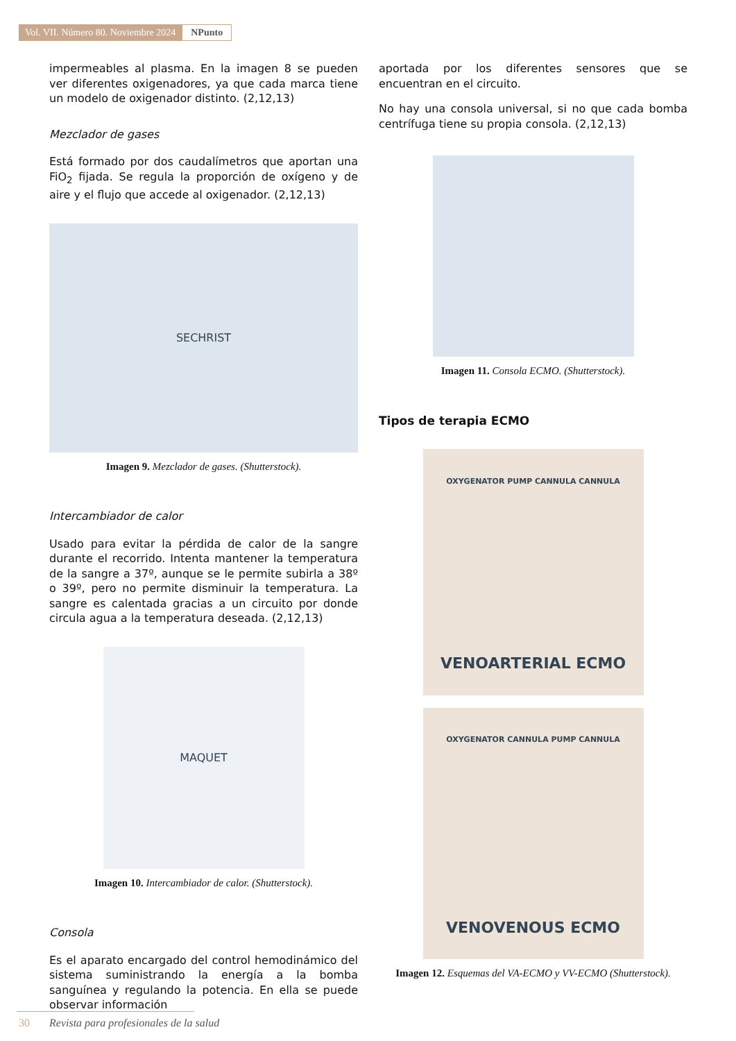Vol. VII. Número 80. Noviembre 2024
NPunto
impermeables al plasma. En la imagen 8 se pueden ver diferentes oxigenadores, ya que cada marca tiene un modelo de oxigenador distinto. (2,12,13)
Mezclador de gases
Está formado por dos caudalímetros que aportan una FiO<sub>2</sub> fijada. Se regula la proporción de oxígeno y de aire y el flujo que accede al oxigenador. (2,12,13)
SECHRIST
Imagen 9. Mezclador de gases. (Shutterstock).
Intercambiador de calor
Usado para evitar la pérdida de calor de la sangre durante el recorrido. Intenta mantener la temperatura de la sangre a 37º, aunque se le permite subirla a 38º o 39º, pero no permite disminuir la temperatura. La sangre es calentada gracias a un circuito por donde circula agua a la temperatura deseada. (2,12,13)
MAQUET
Imagen 10. Intercambiador de calor. (Shutterstock).
Consola
Es el aparato encargado del control hemodinámico del sistema suministrando la energía a la bomba sanguínea y regulando la potencia. En ella se puede observar información
aportada por los diferentes sensores que se encuentran en el circuito.
No hay una consola universal, si no que cada bomba centrífuga tiene su propia consola. (2,12,13)
Imagen 11. Consola ECMO. (Shutterstock).
Tipos de terapia ECMO
OXYGENATOR PUMP CANNULA CANNULA
VENOARTERIAL ECMO
OXYGENATOR CANNULA PUMP CANNULA
VENOVENOUS ECMO
Imagen 12. Esquemas del VA-ECMO y VV-ECMO (Shutterstock).
30 Revista para profesionales de la salud